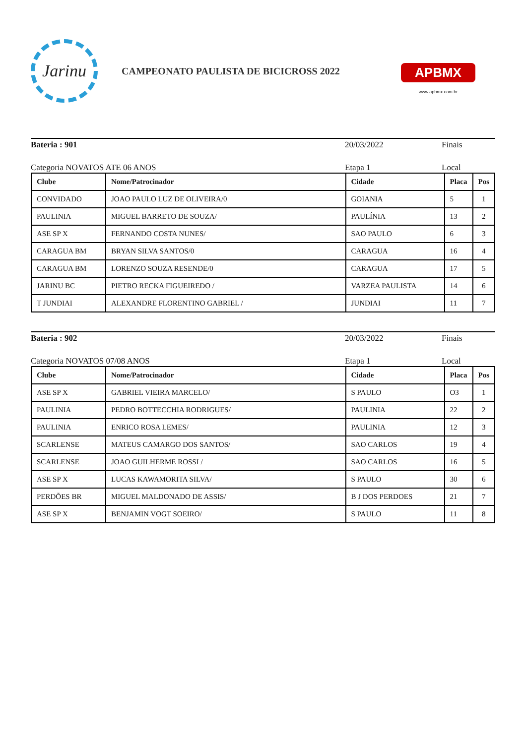Jarinu
CAMPEONATO PAULISTA DE BICICROSS 2022
APBMX
www.apbmx.com.br
Bateria : 901 20/03/2022 Finais
Categoria NOVATOS ATE 06 ANOS Etapa 1 Local
| Clube | Nome/Patrocinador | Cidade | Placa | Pos |
| --- | --- | --- | --- | --- |
| CONVIDADO | JOAO PAULO LUZ DE OLIVEIRA/0 | GOIANIA | 5 | 1 |
| PAULINIA | MIGUEL BARRETO DE SOUZA/ | PAULÍNIA | 13 | 2 |
| ASE SP X | FERNANDO COSTA NUNES/ | SAO PAULO | 6 | 3 |
| CARAGUA BM | BRYAN SILVA SANTOS/0 | CARAGUA | 16 | 4 |
| CARAGUA BM | LORENZO SOUZA RESENDE/0 | CARAGUA | 17 | 5 |
| JARINU BC | PIETRO RECKA FIGUEIREDO / | VARZEA PAULISTA | 14 | 6 |
| T JUNDIAI | ALEXANDRE FLORENTINO GABRIEL / | JUNDIAI | 11 | 7 |
Bateria : 902 20/03/2022 Finais
Categoria NOVATOS 07/08 ANOS Etapa 1 Local
| Clube | Nome/Patrocinador | Cidade | Placa | Pos |
| --- | --- | --- | --- | --- |
| ASE SP X | GABRIEL VIEIRA MARCELO/ | S PAULO | O3 | 1 |
| PAULINIA | PEDRO BOTTECCHIA RODRIGUES/ | PAULINIA | 22 | 2 |
| PAULINIA | ENRICO ROSA LEMES/ | PAULINIA | 12 | 3 |
| SCARLENSE | MATEUS CAMARGO DOS SANTOS/ | SAO CARLOS | 19 | 4 |
| SCARLENSE | JOAO GUILHERME ROSSI / | SAO CARLOS | 16 | 5 |
| ASE SP X | LUCAS KAWAMORITA SILVA/ | S PAULO | 30 | 6 |
| PERDÕES BR | MIGUEL MALDONADO DE ASSIS/ | B J DOS PERDOES | 21 | 7 |
| ASE SP X | BENJAMIN VOGT SOEIRO/ | S PAULO | 11 | 8 |